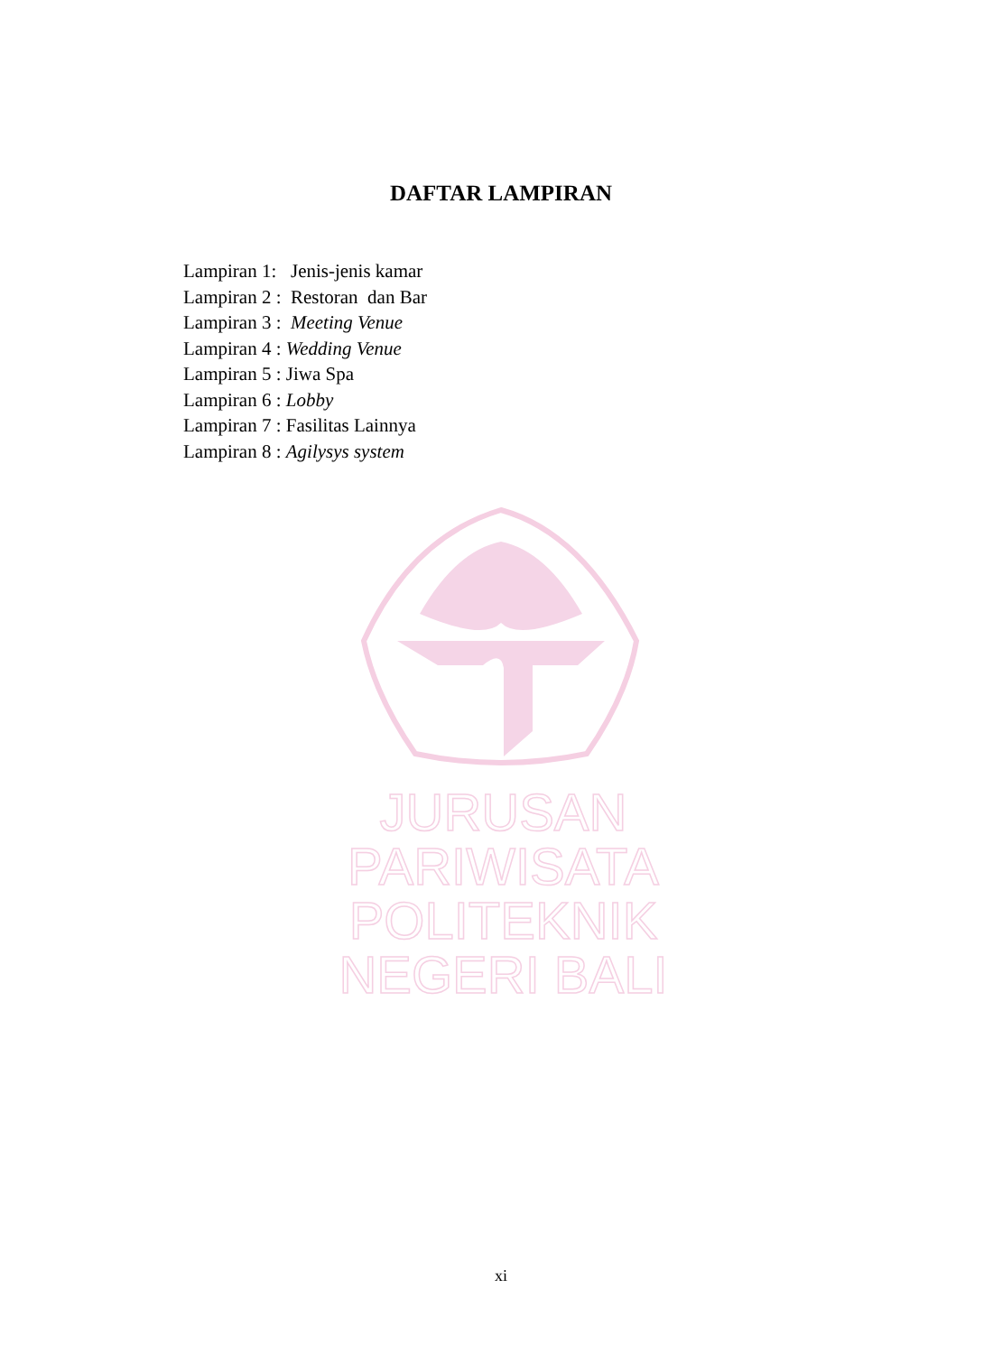DAFTAR LAMPIRAN
Lampiran 1: Jenis-jenis kamar
Lampiran 2 : Restoran dan Bar
Lampiran 3 : Meeting Venue
Lampiran 4 : Wedding Venue
Lampiran 5 : Jiwa Spa
Lampiran 6 : Lobby
Lampiran 7 : Fasilitas Lainnya
Lampiran 8 : Agilysys system
JURUSAN PARIWISATA
POLITEKNIK NEGERI BALI
xi